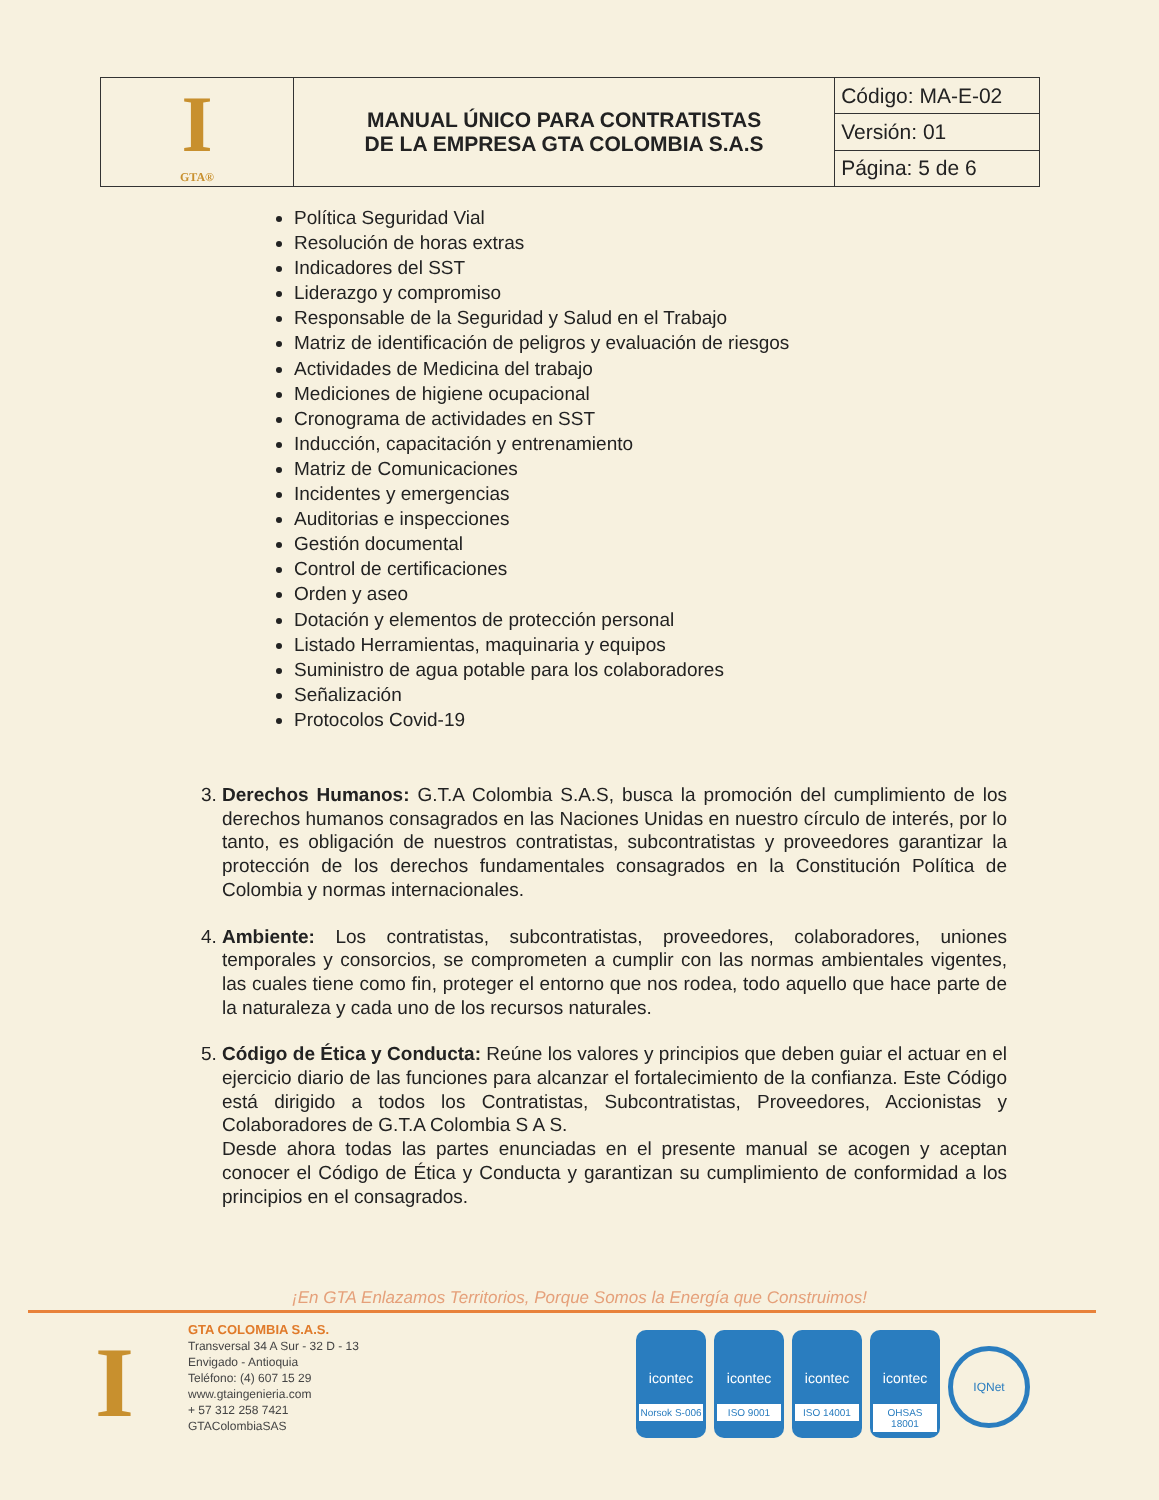| I GTA® | MANUAL ÚNICO PARA CONTRATISTAS DE LA EMPRESA GTA COLOMBIA S.A.S | Código: MA-E-02 |
| | | Versión: 01 |
| | | Página: 5 de 6 |
Política Seguridad Vial
Resolución de horas extras
Indicadores del SST
Liderazgo y compromiso
Responsable de la Seguridad y Salud en el Trabajo
Matriz de identificación de peligros y evaluación de riesgos
Actividades de Medicina del trabajo
Mediciones de higiene ocupacional
Cronograma de actividades en SST
Inducción, capacitación y entrenamiento
Matriz de Comunicaciones
Incidentes y emergencias
Auditorias e inspecciones
Gestión documental
Control de certificaciones
Orden y aseo
Dotación y elementos de protección personal
Listado Herramientas, maquinaria y equipos
Suministro de agua potable para los colaboradores
Señalización
Protocolos Covid-19
3. Derechos Humanos: G.T.A Colombia S.A.S, busca la promoción del cumplimiento de los derechos humanos consagrados en las Naciones Unidas en nuestro círculo de interés, por lo tanto, es obligación de nuestros contratistas, subcontratistas y proveedores garantizar la protección de los derechos fundamentales consagrados en la Constitución Política de Colombia y normas internacionales.
4. Ambiente: Los contratistas, subcontratistas, proveedores, colaboradores, uniones temporales y consorcios, se comprometen a cumplir con las normas ambientales vigentes, las cuales tiene como fin, proteger el entorno que nos rodea, todo aquello que hace parte de la naturaleza y cada uno de los recursos naturales.
5. Código de Ética y Conducta: Reúne los valores y principios que deben guiar el actuar en el ejercicio diario de las funciones para alcanzar el fortalecimiento de la confianza. Este Código está dirigido a todos los Contratistas, Subcontratistas, Proveedores, Accionistas y Colaboradores de G.T.A Colombia S A S.
Desde ahora todas las partes enunciadas en el presente manual se acogen y aceptan conocer el Código de Ética y Conducta y garantizan su cumplimiento de conformidad a los principios en el consagrados.
¡En GTA Enlazamos Territorios, Porque Somos la Energía que Construimos!
I
GTA COLOMBIA S.A.S.
Transversal 34 A Sur - 32 D - 13
Envigado - Antioquia
Teléfono: (4) 607 15 29
www.gtaingenieria.com
+ 57 312 258 7421
GTAColombiaSAS
icontec
Norsok S-006
icontec
ISO 9001
icontec
ISO 14001
icontec
OHSAS 18001
IQNet